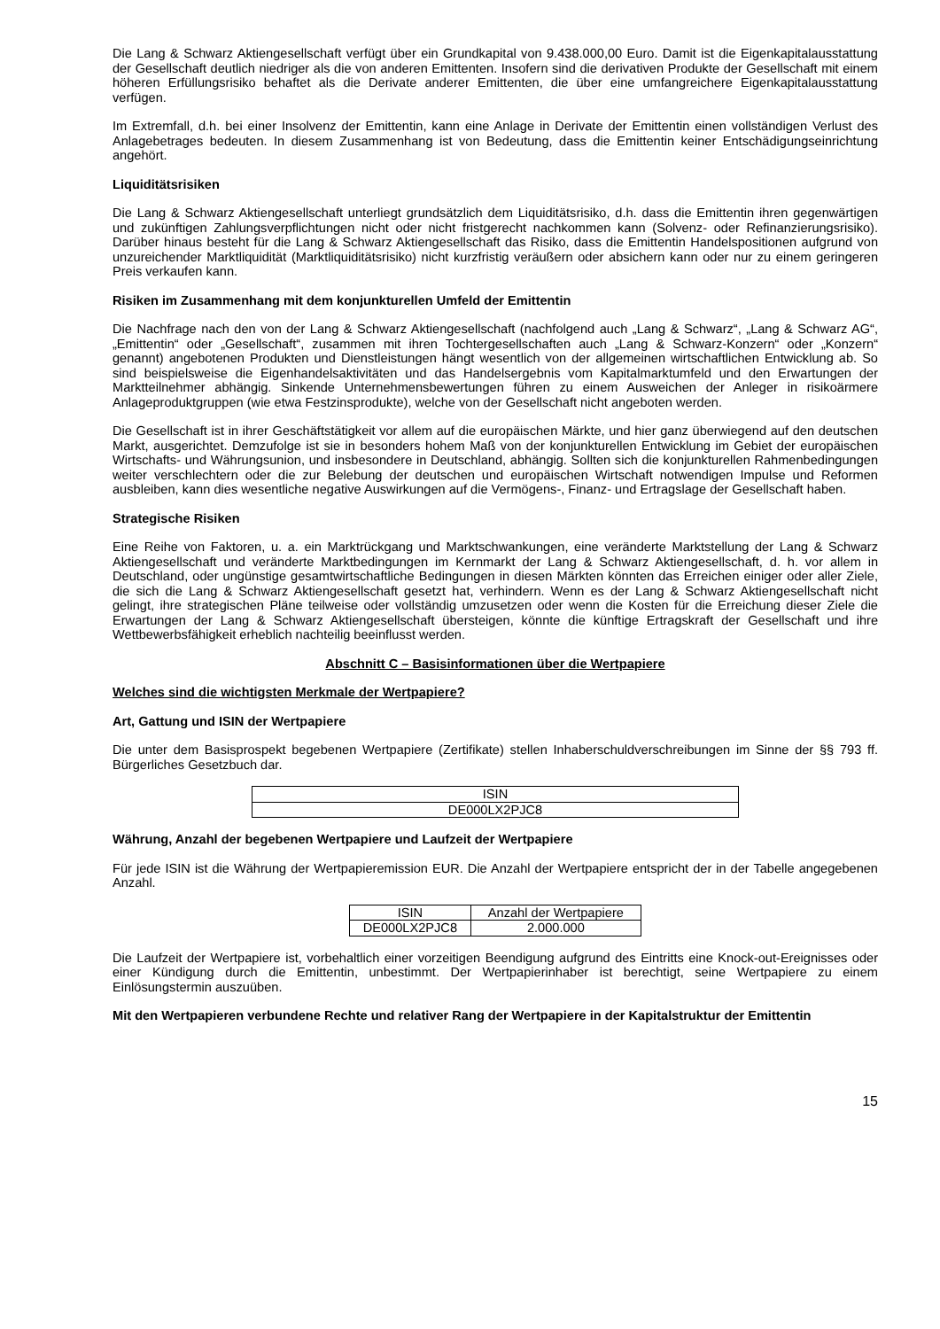Die Lang & Schwarz Aktiengesellschaft verfügt über ein Grundkapital von 9.438.000,00 Euro. Damit ist die Eigen­kapitalausstattung der Gesellschaft deutlich niedriger als die von anderen Emittenten. Insofern sind die derivativen Produkte der Gesellschaft mit einem höheren Erfüllungsrisiko behaftet als die Derivate anderer Emittenten, die über eine umfangreichere Eigenkapitalausstattung verfügen.
Im Extremfall, d.h. bei einer Insolvenz der Emittentin, kann eine Anlage in Derivate der Emittentin einen vollständigen Verlust des Anlagebetrages bedeuten. In diesem Zusammenhang ist von Bedeutung, dass die Emittentin keiner Entschädigungseinrichtung angehört.
Liquiditätsrisiken
Die Lang & Schwarz Aktiengesellschaft unterliegt grundsätzlich dem Liquiditätsrisiko, d.h. dass die Emittentin ihren gegenwärtigen und zukünftigen Zahlungsverpflichtungen nicht oder nicht fristgerecht nachkommen kann (Solvenz- oder Refinanzierungsrisiko). Darüber hinaus besteht für die Lang & Schwarz Aktiengesellschaft das Risiko, dass die Emittentin Handelspositionen aufgrund von unzureichender Marktliquidität (Marktliquiditätsrisiko) nicht kurzfristig veräußern oder absichern kann oder nur zu einem geringeren Preis verkaufen kann.
Risiken im Zusammenhang mit dem konjunkturellen Umfeld der Emittentin
Die Nachfrage nach den von der Lang & Schwarz Aktiengesellschaft (nachfolgend auch „Lang & Schwarz“, „Lang & Schwarz AG“, „Emittentin“ oder „Gesellschaft“, zusammen mit ihren Tochtergesellschaften auch „Lang & Schwarz-Konzern“ oder „Konzern“ genannt) angebotenen Produkten und Dienstleistungen hängt wesentlich von der allgemeinen wirtschaftlichen Entwicklung ab. So sind beispielsweise die Eigenhandelsaktivitäten und das Handelsergebnis vom Kapitalmarktumfeld und den Erwartungen der Marktteilnehmer abhängig. Sinkende Unternehmensbewertungen führen zu einem Ausweichen der Anleger in risikoärmere Anlageproduktgruppen (wie etwa Festzinsprodukte), welche von der Gesellschaft nicht angeboten werden.
Die Gesellschaft ist in ihrer Geschäftstätigkeit vor allem auf die europäischen Märkte, und hier ganz überwiegend auf den deutschen Markt, ausgerichtet. Demzufolge ist sie in besonders hohem Maß von der konjunkturellen Entwicklung im Gebiet der europäischen Wirtschafts- und Währungsunion, und insbesondere in Deutschland, abhängig. Sollten sich die konjunkturellen Rahmenbedingungen weiter verschlechtern oder die zur Belebung der deutschen und europäischen Wirtschaft notwendigen Impulse und Reformen ausbleiben, kann dies wesentliche negative Auswirkungen auf die Vermögens-, Finanz- und Ertragslage der Gesellschaft haben.
Strategische Risiken
Eine Reihe von Faktoren, u. a. ein Marktrückgang und Marktschwankungen, eine veränderte Marktstellung der Lang & Schwarz Aktiengesellschaft und veränderte Marktbedingungen im Kernmarkt der Lang & Schwarz Aktiengesellschaft, d. h. vor allem in Deutschland, oder ungünstige gesamtwirtschaftliche Bedingungen in diesen Märkten könnten das Erreichen einiger oder aller Ziele, die sich die Lang & Schwarz Aktiengesellschaft gesetzt hat, verhindern. Wenn es der Lang & Schwarz Aktiengesellschaft nicht gelingt, ihre strategischen Pläne teilweise oder vollständig umzusetzen oder wenn die Kosten für die Erreichung dieser Ziele die Erwartungen der Lang & Schwarz Aktiengesellschaft übersteigen, könnte die künftige Ertragskraft der Gesellschaft und ihre Wettbewerbsfähigkeit erheblich nachteilig beeinflusst werden.
Abschnitt C – Basisinformationen über die Wertpapiere
Welches sind die wichtigsten Merkmale der Wertpapiere?
Art, Gattung und ISIN der Wertpapiere
Die unter dem Basisprospekt begebenen Wertpapiere (Zertifikate) stellen Inhaberschuldverschreibungen im Sinne der §§ 793 ff. Bürgerliches Gesetzbuch dar.
| ISIN |
| DE000LX2PJC8 |
Währung, Anzahl der begebenen Wertpapiere und Laufzeit der Wertpapiere
Für jede ISIN ist die Währung der Wertpapieremission EUR. Die Anzahl der Wertpapiere entspricht der in der Tabelle angegebenen Anzahl.
| ISIN | Anzahl der Wertpapiere |
| DE000LX2PJC8 | 2.000.000 |
Die Laufzeit der Wertpapiere ist, vorbehaltlich einer vorzeitigen Beendigung aufgrund des Eintritts eine Knock-out-Ereignisses oder einer Kündigung durch die Emittentin, unbestimmt. Der Wertpapierinhaber ist berechtigt, seine Wertpapiere zu einem Einlösungstermin auszuüben.
Mit den Wertpapieren verbundene Rechte und relativer Rang der Wertpapiere in der Kapitalstruktur der Emittentin
15